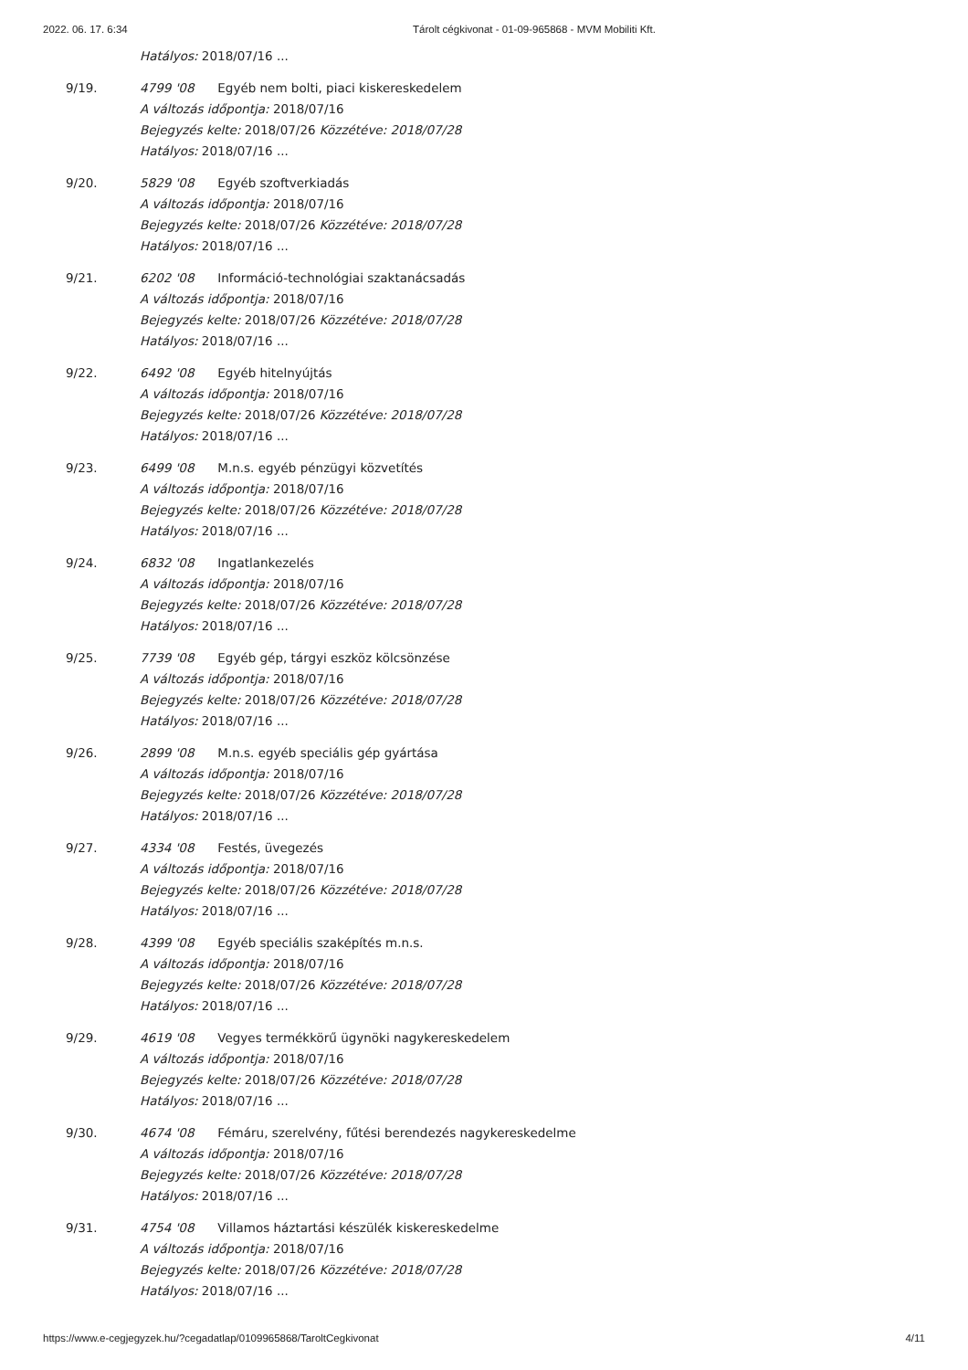2022. 06. 17. 6:34 Tárolt cégkivonat - 01-09-965868 - MVM Mobiliti Kft.
Hatályos: 2018/07/16 ...
9/19. 4799 '08 Egyéb nem bolti, piaci kiskereskedelem
A változás időpontja: 2018/07/16
Bejegyzés kelte: 2018/07/26 Közzétéve: 2018/07/28
Hatályos: 2018/07/16 ...
9/20. 5829 '08 Egyéb szoftverkiadás
A változás időpontja: 2018/07/16
Bejegyzés kelte: 2018/07/26 Közzétéve: 2018/07/28
Hatályos: 2018/07/16 ...
9/21. 6202 '08 Információ-technológiai szaktanácsadás
A változás időpontja: 2018/07/16
Bejegyzés kelte: 2018/07/26 Közzétéve: 2018/07/28
Hatályos: 2018/07/16 ...
9/22. 6492 '08 Egyéb hitelnyújtás
A változás időpontja: 2018/07/16
Bejegyzés kelte: 2018/07/26 Közzétéve: 2018/07/28
Hatályos: 2018/07/16 ...
9/23. 6499 '08 M.n.s. egyéb pénzügyi közvetítés
A változás időpontja: 2018/07/16
Bejegyzés kelte: 2018/07/26 Közzétéve: 2018/07/28
Hatályos: 2018/07/16 ...
9/24. 6832 '08 Ingatlankezelés
A változás időpontja: 2018/07/16
Bejegyzés kelte: 2018/07/26 Közzétéve: 2018/07/28
Hatályos: 2018/07/16 ...
9/25. 7739 '08 Egyéb gép, tárgyi eszköz kölcsönzése
A változás időpontja: 2018/07/16
Bejegyzés kelte: 2018/07/26 Közzétéve: 2018/07/28
Hatályos: 2018/07/16 ...
9/26. 2899 '08 M.n.s. egyéb speciális gép gyártása
A változás időpontja: 2018/07/16
Bejegyzés kelte: 2018/07/26 Közzétéve: 2018/07/28
Hatályos: 2018/07/16 ...
9/27. 4334 '08 Festés, üvegezés
A változás időpontja: 2018/07/16
Bejegyzés kelte: 2018/07/26 Közzétéve: 2018/07/28
Hatályos: 2018/07/16 ...
9/28. 4399 '08 Egyéb speciális szaképítés m.n.s.
A változás időpontja: 2018/07/16
Bejegyzés kelte: 2018/07/26 Közzétéve: 2018/07/28
Hatályos: 2018/07/16 ...
9/29. 4619 '08 Vegyes termékkörű ügynöki nagykereskedelem
A változás időpontja: 2018/07/16
Bejegyzés kelte: 2018/07/26 Közzétéve: 2018/07/28
Hatályos: 2018/07/16 ...
9/30. 4674 '08 Fémáru, szerelvény, fűtési berendezés nagykereskedelme
A változás időpontja: 2018/07/16
Bejegyzés kelte: 2018/07/26 Közzétéve: 2018/07/28
Hatályos: 2018/07/16 ...
9/31. 4754 '08 Villamos háztartási készülék kiskereskedelme
A változás időpontja: 2018/07/16
Bejegyzés kelte: 2018/07/26 Közzétéve: 2018/07/28
Hatályos: 2018/07/16 ...
https://www.e-cegjegyzek.hu/?cegadatlap/0109965868/TaroltCegkivonat 4/11